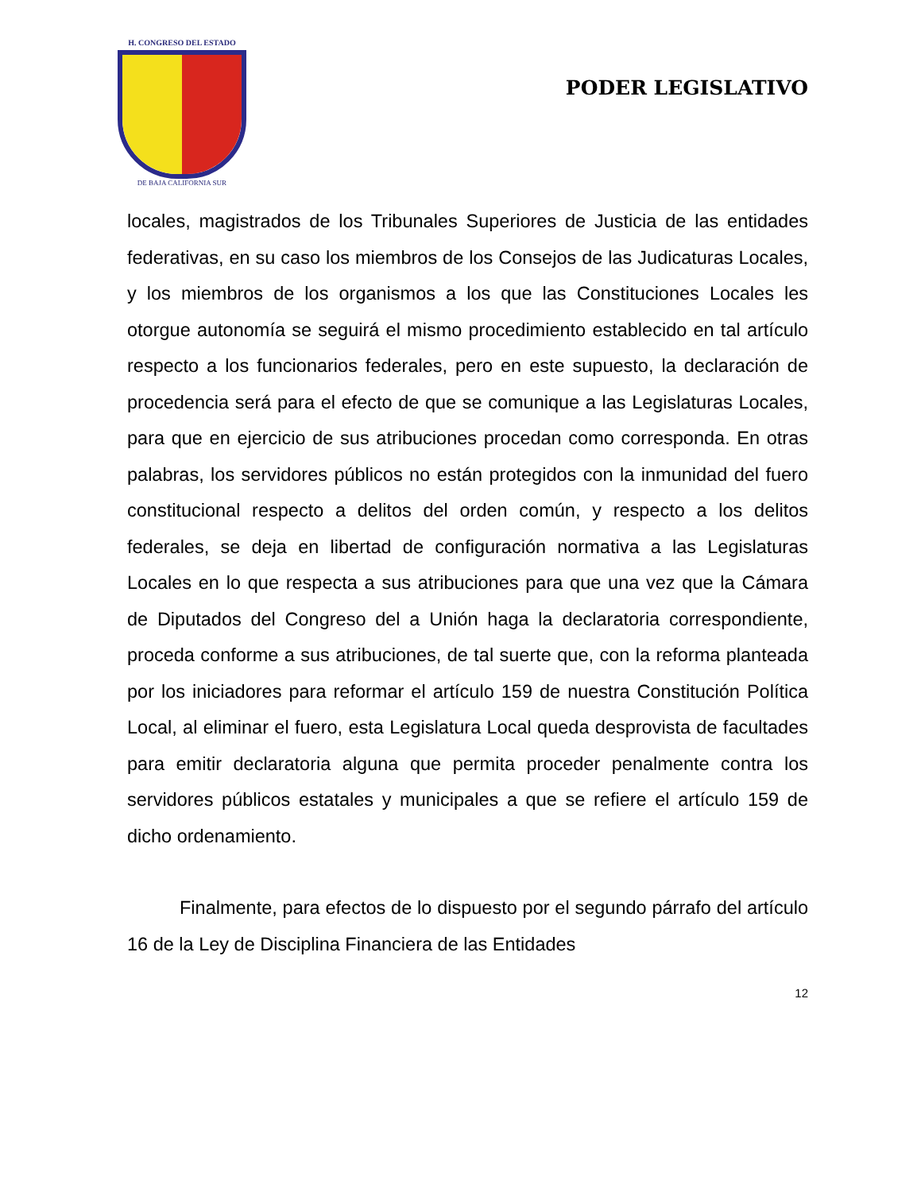H. CONGRESO DEL ESTADO
DE BAJA CALIFORNIA SUR
PODER LEGISLATIVO
locales, magistrados de los Tribunales Superiores de Justicia de las entidades federativas, en su caso los miembros de los Consejos de las Judicaturas Locales, y los miembros de los organismos a los que las Constituciones Locales les otorgue autonomía se seguirá el mismo procedimiento establecido en tal artículo respecto a los funcionarios federales, pero en este supuesto, la declaración de procedencia será para el efecto de que se comunique a las Legislaturas Locales, para que en ejercicio de sus atribuciones procedan como corresponda. En otras palabras, los servidores públicos no están protegidos con la inmunidad del fuero constitucional respecto a delitos del orden común, y respecto a los delitos federales, se deja en libertad de configuración normativa a las Legislaturas Locales en lo que respecta a sus atribuciones para que una vez que la Cámara de Diputados del Congreso del a Unión haga la declaratoria correspondiente, proceda conforme a sus atribuciones, de tal suerte que, con la reforma planteada por los iniciadores para reformar el artículo 159 de nuestra Constitución Política Local, al eliminar el fuero, esta Legislatura Local queda desprovista de facultades para emitir declaratoria alguna que permita proceder penalmente contra los servidores públicos estatales y municipales a que se refiere el artículo 159 de dicho ordenamiento.
Finalmente, para efectos de lo dispuesto por el segundo párrafo del artículo 16 de la Ley de Disciplina Financiera de las Entidades
12